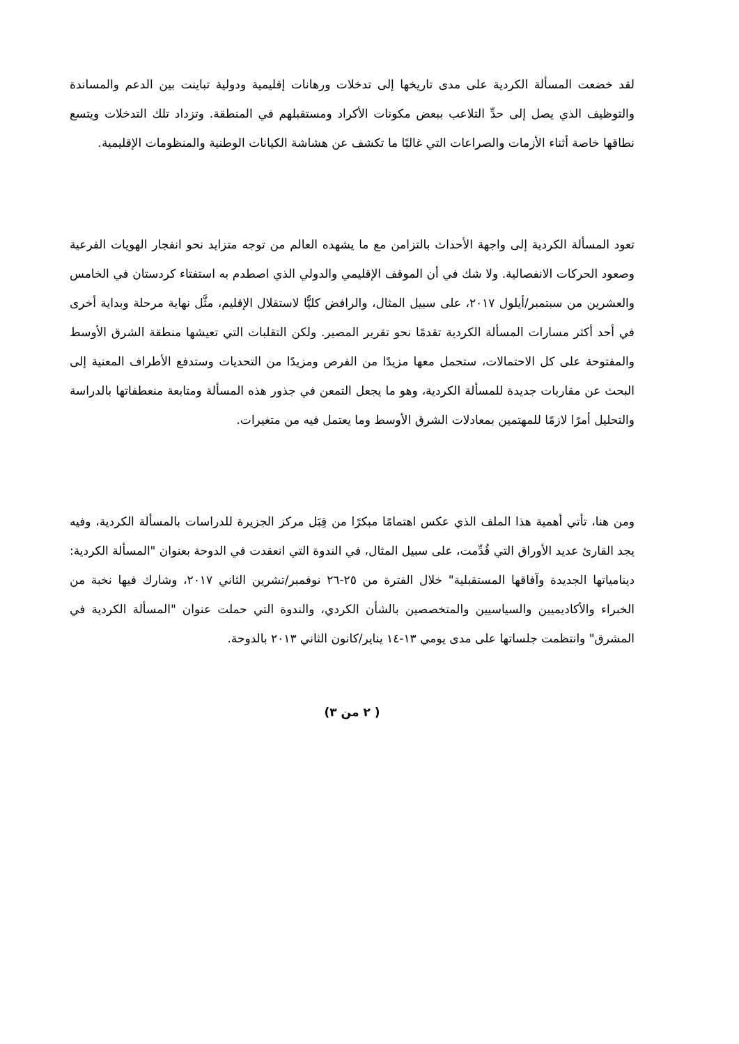لقد خضعت المسألة الكردية على مدى تاريخها إلى تدخلات ورهانات إقليمية ودولية تباينت بين الدعم والمساندة والتوظيف الذي يصل إلى حدِّ التلاعب ببعض مكونات الأكراد ومستقبلهم في المنطقة. وتزداد تلك التدخلات ويتسع نطاقها خاصة أثناء الأزمات والصراعات التي غالبًا ما تكشف عن هشاشة الكيانات الوطنية والمنظومات الإقليمية.
تعود المسألة الكردية إلى واجهة الأحداث بالتزامن مع ما يشهده العالم من توجه متزايد نحو انفجار الهويات الفرعية وصعود الحركات الانفصالية. ولا شك في أن الموقف الإقليمي والدولي الذي اصطدم به استفتاء كردستان في الخامس والعشرين من سبتمبر/أيلول ٢٠١٧، على سبيل المثال، والرافض كليًّا لاستقلال الإقليم، مثَّل نهاية مرحلة وبداية أخرى في أحد أكثر مسارات المسألة الكردية تقدمًا نحو تقرير المصير. ولكن التقلبات التي تعيشها منطقة الشرق الأوسط والمفتوحة على كل الاحتمالات، ستحمل معها مزيدًا من الفرص ومزيدًا من التحديات وستدفع الأطراف المعنية إلى البحث عن مقاربات جديدة للمسألة الكردية، وهو ما يجعل التمعن في جذور هذه المسألة ومتابعة منعطفاتها بالدراسة والتحليل أمرًا لازمًا للمهتمين بمعادلات الشرق الأوسط وما يعتمل فيه من متغيرات.
ومن هنا، تأتي أهمية هذا الملف الذي عكس اهتمامًا مبكرًا من قِبَل مركز الجزيرة للدراسات بالمسألة الكردية، وفيه يجد القارئ عديد الأوراق التي قُدِّمت، على سبيل المثال، في الندوة التي انعقدت في الدوحة بعنوان "المسألة الكردية: دينامياتها الجديدة وآفاقها المستقبلية" خلال الفترة من ٢٥-٢٦ نوفمبر/تشرين الثاني ٢٠١٧، وشارك فيها نخبة من الخبراء والأكاديميين والسياسيين والمتخصصين بالشأن الكردي، والندوة التي حملت عنوان "المسألة الكردية في المشرق" وانتظمت جلساتها على مدى يومي ١٣-١٤ يناير/كانون الثاني ٢٠١٣ بالدوحة.
( ٢ من ٣)